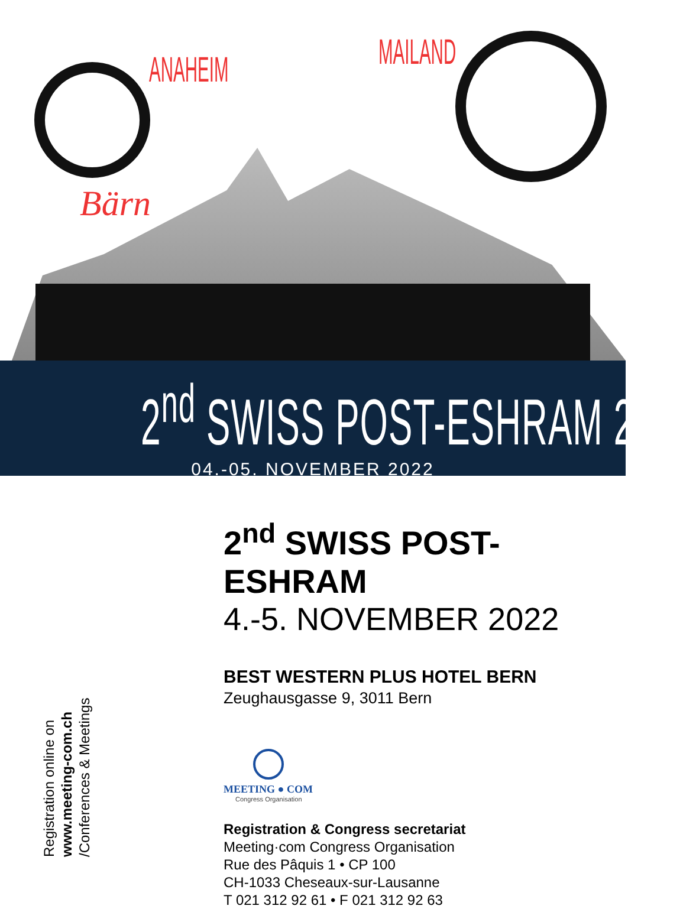ANAHEIM MAILAND
Bärn
2<sup>nd</sup> SWISS POST-ESHRAM 2022
04.-05. NOVEMBER 2022
2<sup>nd</sup> SWISS POST-ESHRAM
4.-5. NOVEMBER 2022
BEST WESTERN PLUS HOTEL BERN
Zeughausgasse 9, 3011 Bern
MEETING ● COM
Congress Organisation
Registration & Congress secretariat
Meeting·com Congress Organisation
Rue des Pâquis 1 • CP 100
CH-1033 Cheseaux-sur-Lausanne
T 021 312 92 61 • F 021 312 92 63
Registration online on
www.meeting-com.ch
/Conferences & Meetings